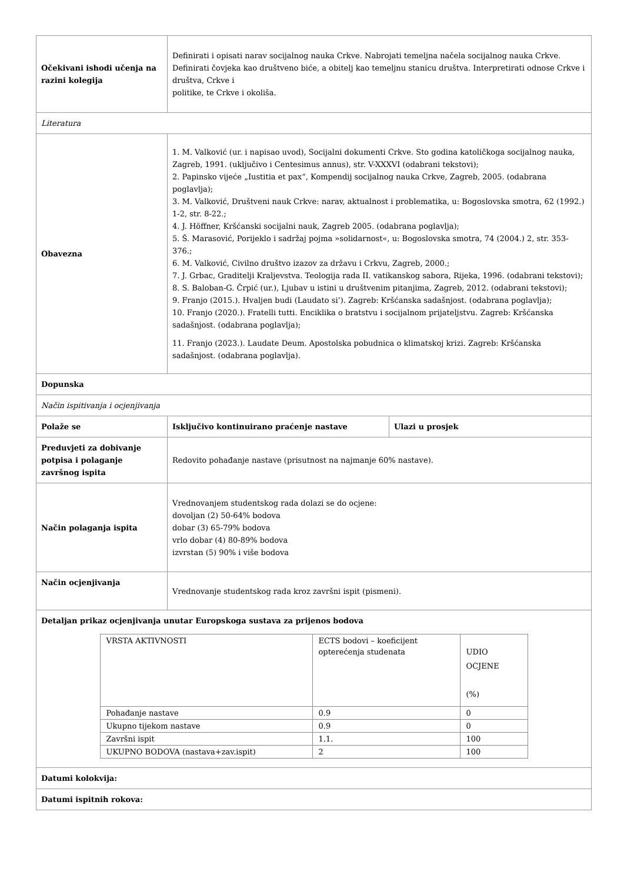| Očekivani ishodi učenja na razini kolegija | Definirati i opisati narav socijalnog nauka Crkve. Nabrojati temeljna načela socijalnog nauka Crkve. Definirati čovjeka kao društveno biće, a obitelj kao temeljnu stanicu društva. Interpretirati odnose Crkve i društva, Crkve i politike, te Crkve i okoliša. | |
| Literatura | | |
| Obavezna | 1. M. Valković (ur. i napisao uvod), Socijalni dokumenti Crkve. Sto godina katoličkoga socijalnog nauka, Zagreb, 1991. (uključivo i Centesimus annus), str. V-XXXVI (odabrani tekstovi); 2. Papinsko vijeće „Iustitia et pax“, Kompendij socijalnog nauka Crkve, Zagreb, 2005. (odabrana poglavlja); 3. M. Valković, Društveni nauk Crkve: narav, aktualnost i problematika, u: Bogoslovska smotra, 62 (1992.) 1-2, str. 8-22.; 4. J. Höffner, Kršćanski socijalni nauk, Zagreb 2005. (odabrana poglavlja); 5. Š. Marasović, Porijeklo i sadržaj pojma »solidarnost«, u: Bogoslovska smotra, 74 (2004.) 2, str. 353-376.; 6. M. Valković, Civilno društvo izazov za državu i Crkvu, Zagreb, 2000.; 7. J. Grbac, Graditelji Kraljevstva. Teologija rada II. vatikanskog sabora, Rijeka, 1996. (odabrani tekstovi); 8. S. Baloban-G. Črpić (ur.), Ljubav u istini u društvenim pitanjima, Zagreb, 2012. (odabrani tekstovi); 9. Franjo (2015.). Hvaljen budi (Laudato si’). Zagreb: Kršćanska sadašnjost. (odabrana poglavlja); 10. Franjo (2020.). Fratelli tutti. Enciklika o bratstvu i socijalnom prijateljstvu. Zagreb: Kršćanska sadašnjost. (odabrana poglavlja); 11. Franjo (2023.). Laudate Deum. Apostolska pobudnica o klimatskoj krizi. Zagreb: Kršćanska sadašnjost. (odabrana poglavlja). | |
| Dopunska | | |
| Način ispitivanja i ocjenjivanja | | |
| Polaže se | Isključivo kontinuirano praćenje nastave | Ulazi u prosjek |
| Preduvjeti za dobivanje potpisa i polaganje završnog ispita | Redovito pohađanje nastave (prisutnost na najmanje 60% nastave). | |
| Način polaganja ispita | Vrednovanjem studentskog rada dolazi se do ocjene: dovoljan (2) 50-64% bodova dobar (3) 65-79% bodova vrlo dobar (4) 80-89% bodova izvrstan (5) 90% i više bodova | |
| Način ocjenjivanja | Vrednovanje studentskog rada kroz završni ispit (pismeni). | |
| Detaljan prikaz ocjenjivanja unutar Europskoga sustava za prijenos bodova / VRSTA AKTIVNOSTI / ECTS bodovi – koeficijent opterećenja studenata / UDIO OCJENE (%) / / Pohađanje nastave / 0.9 / 0 / / Ukupno tijekom nastave / 0.9 / 0 / / Završni ispit / 1.1. / 100 / / UKUPNO BODOVA (nastava+zav.ispit) / 2 / 100 / | | |
| Datumi kolokvija: | | |
| Datumi ispitnih rokova: | | |